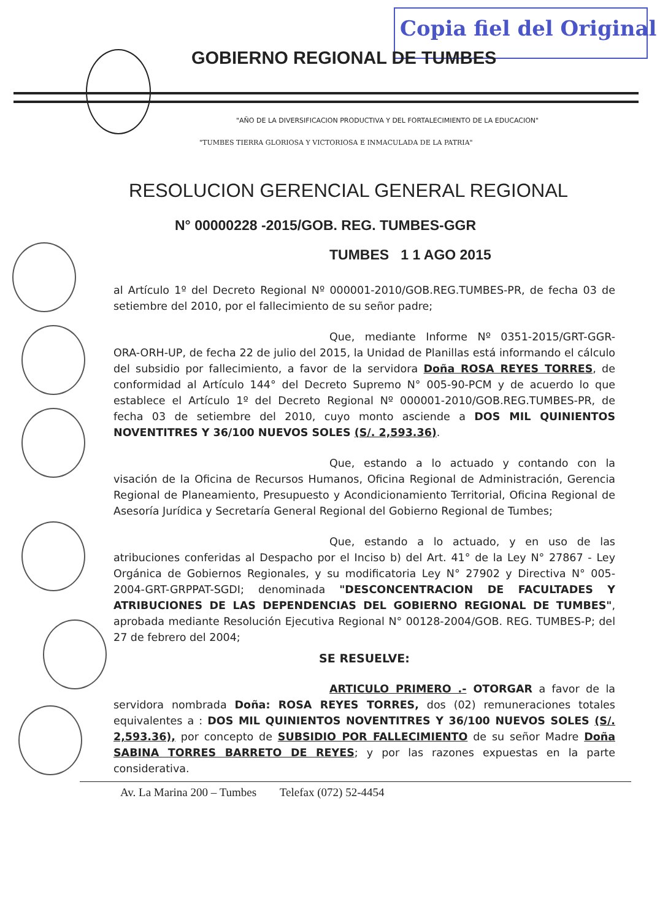Copia fiel del Original
GOBIERNO REGIONAL DE TUMBES
"AÑO DE LA DIVERSIFICACION PRODUCTIVA Y DEL FORTALECIMIENTO DE LA EDUCACION"
"TUMBES TIERRA GLORIOSA Y VICTORIOSA E INMACULADA DE LA PATRIA"
RESOLUCION GERENCIAL GENERAL REGIONAL
N° 00000228 -2015/GOB. REG. TUMBES-GGR
TUMBES 1 1 AGO 2015
al Artículo 1º del Decreto Regional Nº 000001-2010/GOB.REG.TUMBES-PR, de fecha 03 de setiembre del 2010, por el fallecimiento de su señor padre;
Que, mediante Informe Nº 0351-2015/GRT-GGR-ORA-ORH-UP, de fecha 22 de julio del 2015, la Unidad de Planillas está informando el cálculo del subsidio por fallecimiento, a favor de la servidora Doña ROSA REYES TORRES, de conformidad al Artículo 144° del Decreto Supremo N° 005-90-PCM y de acuerdo lo que establece el Artículo 1º del Decreto Regional Nº 000001-2010/GOB.REG.TUMBES-PR, de fecha 03 de setiembre del 2010, cuyo monto asciende a DOS MIL QUINIENTOS NOVENTITRES Y 36/100 NUEVOS SOLES (S/. 2,593.36).
Que, estando a lo actuado y contando con la visación de la Oficina de Recursos Humanos, Oficina Regional de Administración, Gerencia Regional de Planeamiento, Presupuesto y Acondicionamiento Territorial, Oficina Regional de Asesoría Jurídica y Secretaría General Regional del Gobierno Regional de Tumbes;
Que, estando a lo actuado, y en uso de las atribuciones conferidas al Despacho por el Inciso b) del Art. 41° de la Ley N° 27867 - Ley Orgánica de Gobiernos Regionales, y su modificatoria Ley N° 27902 y Directiva N° 005-2004-GRT-GRPPAT-SGDI; denominada "DESCONCENTRACION DE FACULTADES Y ATRIBUCIONES DE LAS DEPENDENCIAS DEL GOBIERNO REGIONAL DE TUMBES", aprobada mediante Resolución Ejecutiva Regional N° 00128-2004/GOB. REG. TUMBES-P; del 27 de febrero del 2004;
SE RESUELVE:
ARTICULO PRIMERO .- OTORGAR a favor de la servidora nombrada Doña: ROSA REYES TORRES, dos (02) remuneraciones totales equivalentes a : DOS MIL QUINIENTOS NOVENTITRES Y 36/100 NUEVOS SOLES (S/. 2,593.36), por concepto de SUBSIDIO POR FALLECIMIENTO de su señor Madre Doña SABINA TORRES BARRETO DE REYES; y por las razones expuestas en la parte considerativa.
Av. La Marina 200 – Tumbes Telefax (072) 52-4454